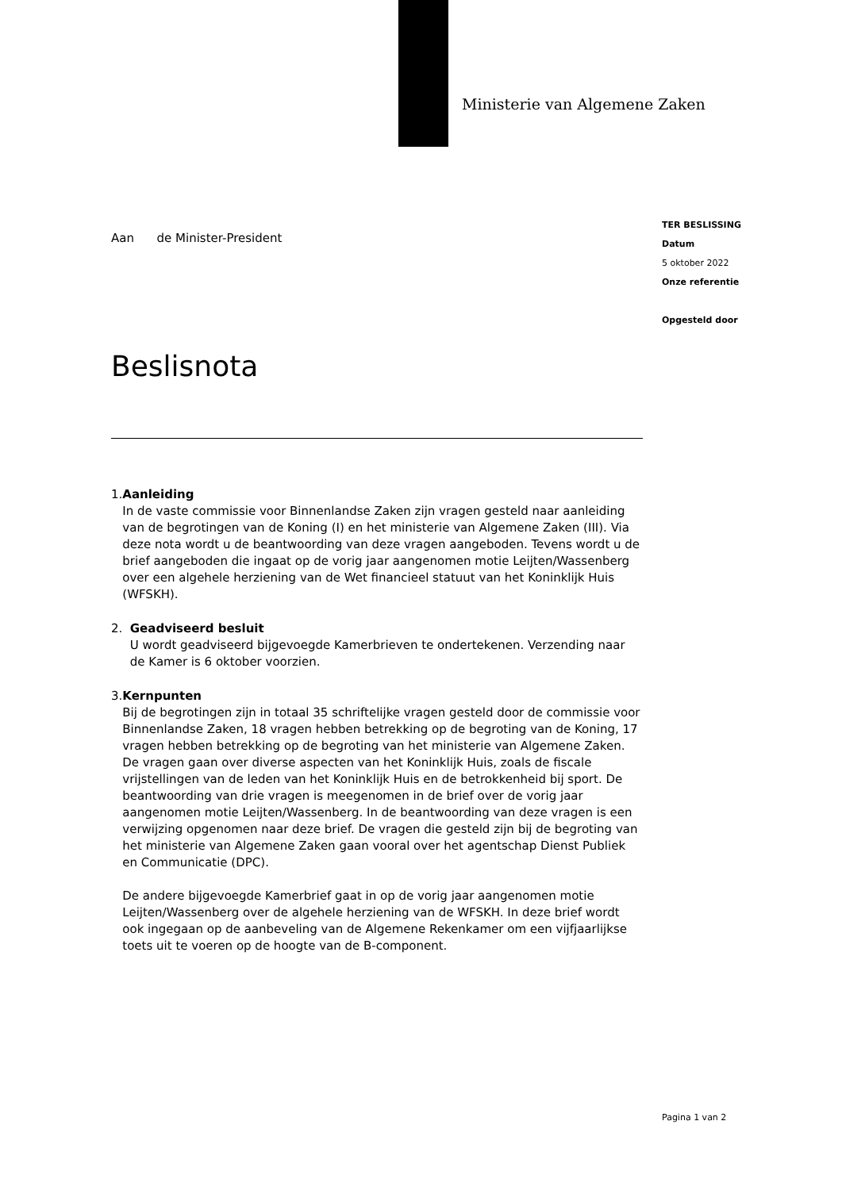Ministerie van Algemene Zaken
TER BESLISSING
Datum
5 oktober 2022
Onze referentie
Opgesteld door
Aan de Minister-President
Beslisnota
1. Aanleiding
In de vaste commissie voor Binnenlandse Zaken zijn vragen gesteld naar aanleiding van de begrotingen van de Koning (I) en het ministerie van Algemene Zaken (III). Via deze nota wordt u de beantwoording van deze vragen aangeboden. Tevens wordt u de brief aangeboden die ingaat op de vorig jaar aangenomen motie Leijten/Wassenberg over een algehele herziening van de Wet financieel statuut van het Koninklijk Huis (WFSKH).
2. Geadviseerd besluit
U wordt geadviseerd bijgevoegde Kamerbrieven te ondertekenen. Verzending naar de Kamer is 6 oktober voorzien.
3. Kernpunten
Bij de begrotingen zijn in totaal 35 schriftelijke vragen gesteld door de commissie voor Binnenlandse Zaken, 18 vragen hebben betrekking op de begroting van de Koning, 17 vragen hebben betrekking op de begroting van het ministerie van Algemene Zaken. De vragen gaan over diverse aspecten van het Koninklijk Huis, zoals de fiscale vrijstellingen van de leden van het Koninklijk Huis en de betrokkenheid bij sport. De beantwoording van drie vragen is meegenomen in de brief over de vorig jaar aangenomen motie Leijten/Wassenberg. In de beantwoording van deze vragen is een verwijzing opgenomen naar deze brief. De vragen die gesteld zijn bij de begroting van het ministerie van Algemene Zaken gaan vooral over het agentschap Dienst Publiek en Communicatie (DPC).
De andere bijgevoegde Kamerbrief gaat in op de vorig jaar aangenomen motie Leijten/Wassenberg over de algehele herziening van de WFSKH. In deze brief wordt ook ingegaan op de aanbeveling van de Algemene Rekenkamer om een vijfjaarlijkse toets uit te voeren op de hoogte van de B-component.
Pagina 1 van 2